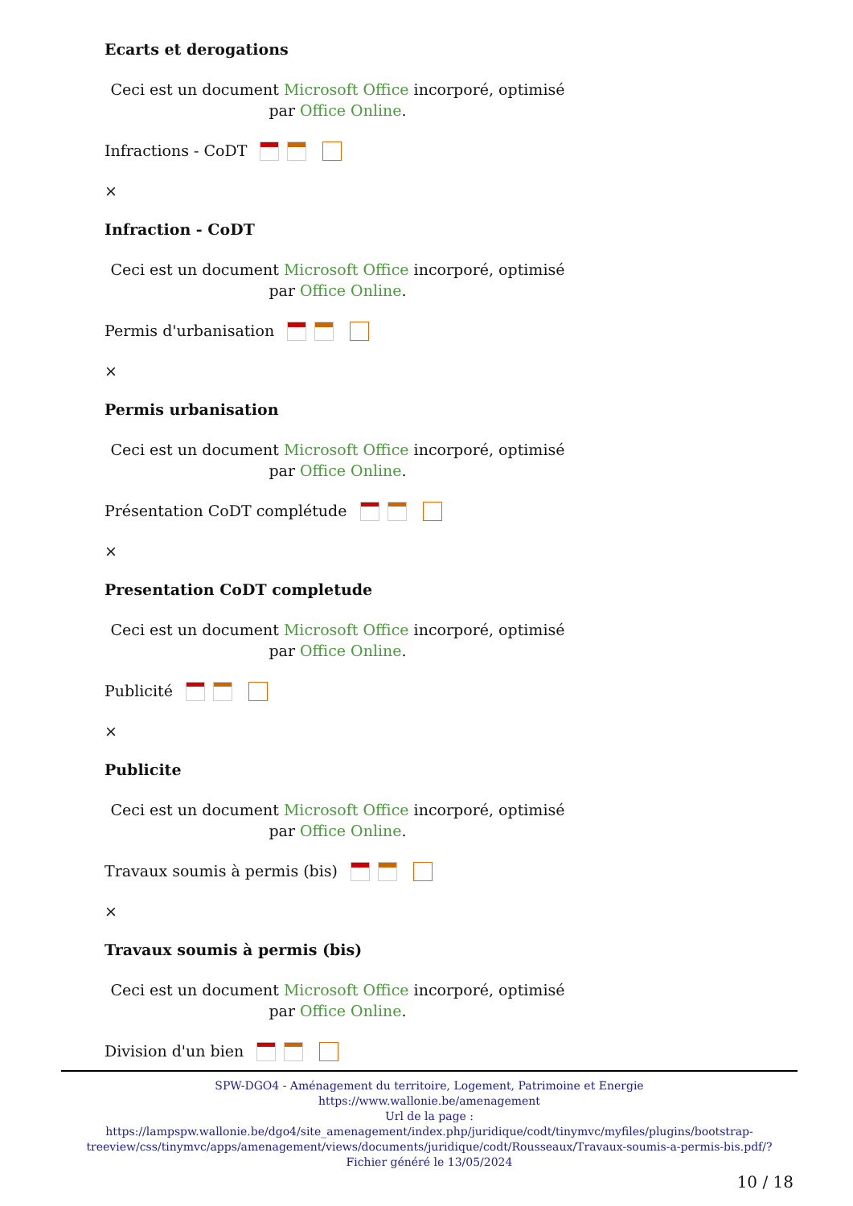Ecarts et derogations
Ceci est un document Microsoft Office incorporé, optimisé par Office Online.
Infractions - CoDT
×
Infraction - CoDT
Ceci est un document Microsoft Office incorporé, optimisé par Office Online.
Permis d'urbanisation
×
Permis urbanisation
Ceci est un document Microsoft Office incorporé, optimisé par Office Online.
Présentation CoDT complétude
×
Presentation CoDT completude
Ceci est un document Microsoft Office incorporé, optimisé par Office Online.
Publicité
×
Publicite
Ceci est un document Microsoft Office incorporé, optimisé par Office Online.
Travaux soumis à permis (bis)
×
Travaux soumis à permis (bis)
Ceci est un document Microsoft Office incorporé, optimisé par Office Online.
Division d'un bien
SPW-DGO4 - Aménagement du territoire, Logement, Patrimoine et Energie
https://www.wallonie.be/amenagement
Url de la page :
https://lampspw.wallonie.be/dgo4/site_amenagement/index.php/juridique/codt/tinymvc/myfiles/plugins/bootstrap-treeview/css/tinymvc/apps/amenagement/views/documents/juridique/codt/Rousseaux/Travaux-soumis-a-permis-bis.pdf/?
Fichier généré le 13/05/2024
10 / 18